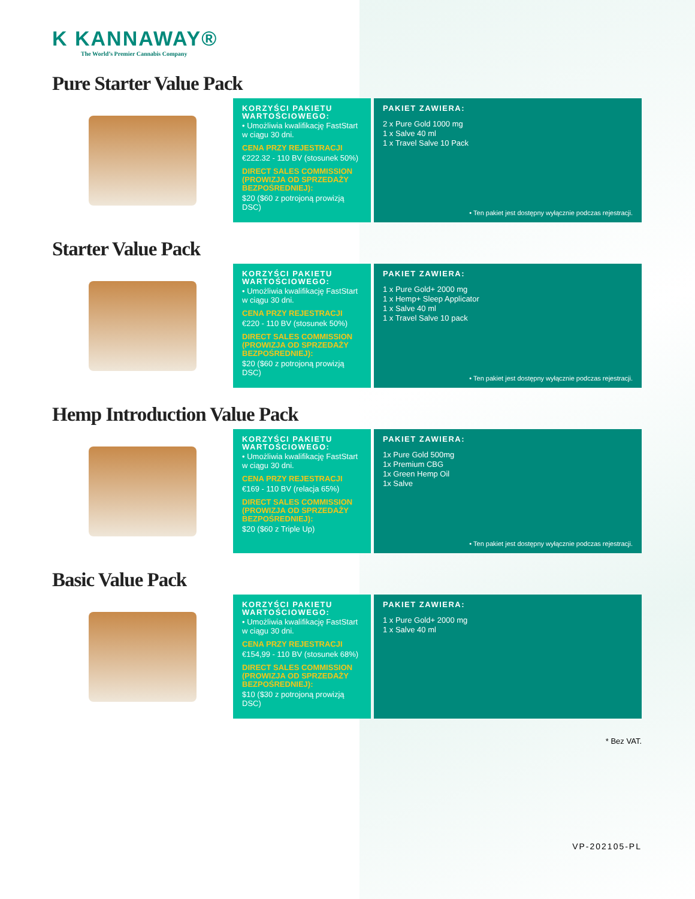K KANNAWAY®
The World’s Premier Cannabis Company
Pure Starter Value Pack
KORZYŚCI PAKIETU WARTOŚCIOWEGO:
• Umożliwia kwalifikację FastStart w ciągu 30 dni.
CENA PRZY REJESTRACJI
€222.32 - 110 BV (stosunek 50%)
DIRECT SALES COMMISSION (PROWIZJA OD SPRZEDAŻY BEZPOŚREDNIEJ):
$20 ($60 z potrojoną prowizją DSC)
PAKIET ZAWIERA:
2 x Pure Gold 1000 mg
1 x Salve 40 ml
1 x Travel Salve 10 Pack
• Ten pakiet jest dostępny wyłącznie podczas rejestracji.
Starter Value Pack
KORZYŚCI PAKIETU WARTOŚCIOWEGO:
• Umożliwia kwalifikację FastStart w ciągu 30 dni.
CENA PRZY REJESTRACJI
€220 - 110 BV (stosunek 50%)
DIRECT SALES COMMISSION (PROWIZJA OD SPRZEDAŻY BEZPOŚREDNIEJ):
$20 ($60 z potrojoną prowizją DSC)
PAKIET ZAWIERA:
1 x Pure Gold+ 2000 mg
1 x Hemp+ Sleep Applicator
1 x Salve 40 ml
1 x Travel Salve 10 pack
• Ten pakiet jest dostępny wyłącznie podczas rejestracji.
Hemp Introduction Value Pack
KORZYŚCI PAKIETU WARTOŚCIOWEGO:
• Umożliwia kwalifikację FastStart w ciągu 30 dni.
CENA PRZY REJESTRACJI
€169 - 110 BV (relacja 65%)
DIRECT SALES COMMISSION (PROWIZJA OD SPRZEDAŻY BEZPOŚREDNIEJ):
$20 ($60 z Triple Up)
PAKIET ZAWIERA:
1x Pure Gold 500mg
1x Premium CBG
1x Green Hemp Oil
1x Salve
• Ten pakiet jest dostępny wyłącznie podczas rejestracji.
Basic Value Pack
KORZYŚCI PAKIETU WARTOŚCIOWEGO:
• Umożliwia kwalifikację FastStart w ciągu 30 dni.
CENA PRZY REJESTRACJI
€154,99 - 110 BV (stosunek 68%)
DIRECT SALES COMMISSION (PROWIZJA OD SPRZEDAŻY BEZPOŚREDNIEJ):
$10 ($30 z potrojoną prowizją DSC)
PAKIET ZAWIERA:
1 x Pure Gold+ 2000 mg
1 x Salve 40 ml
* Bez VAT.
VP-202105-PL